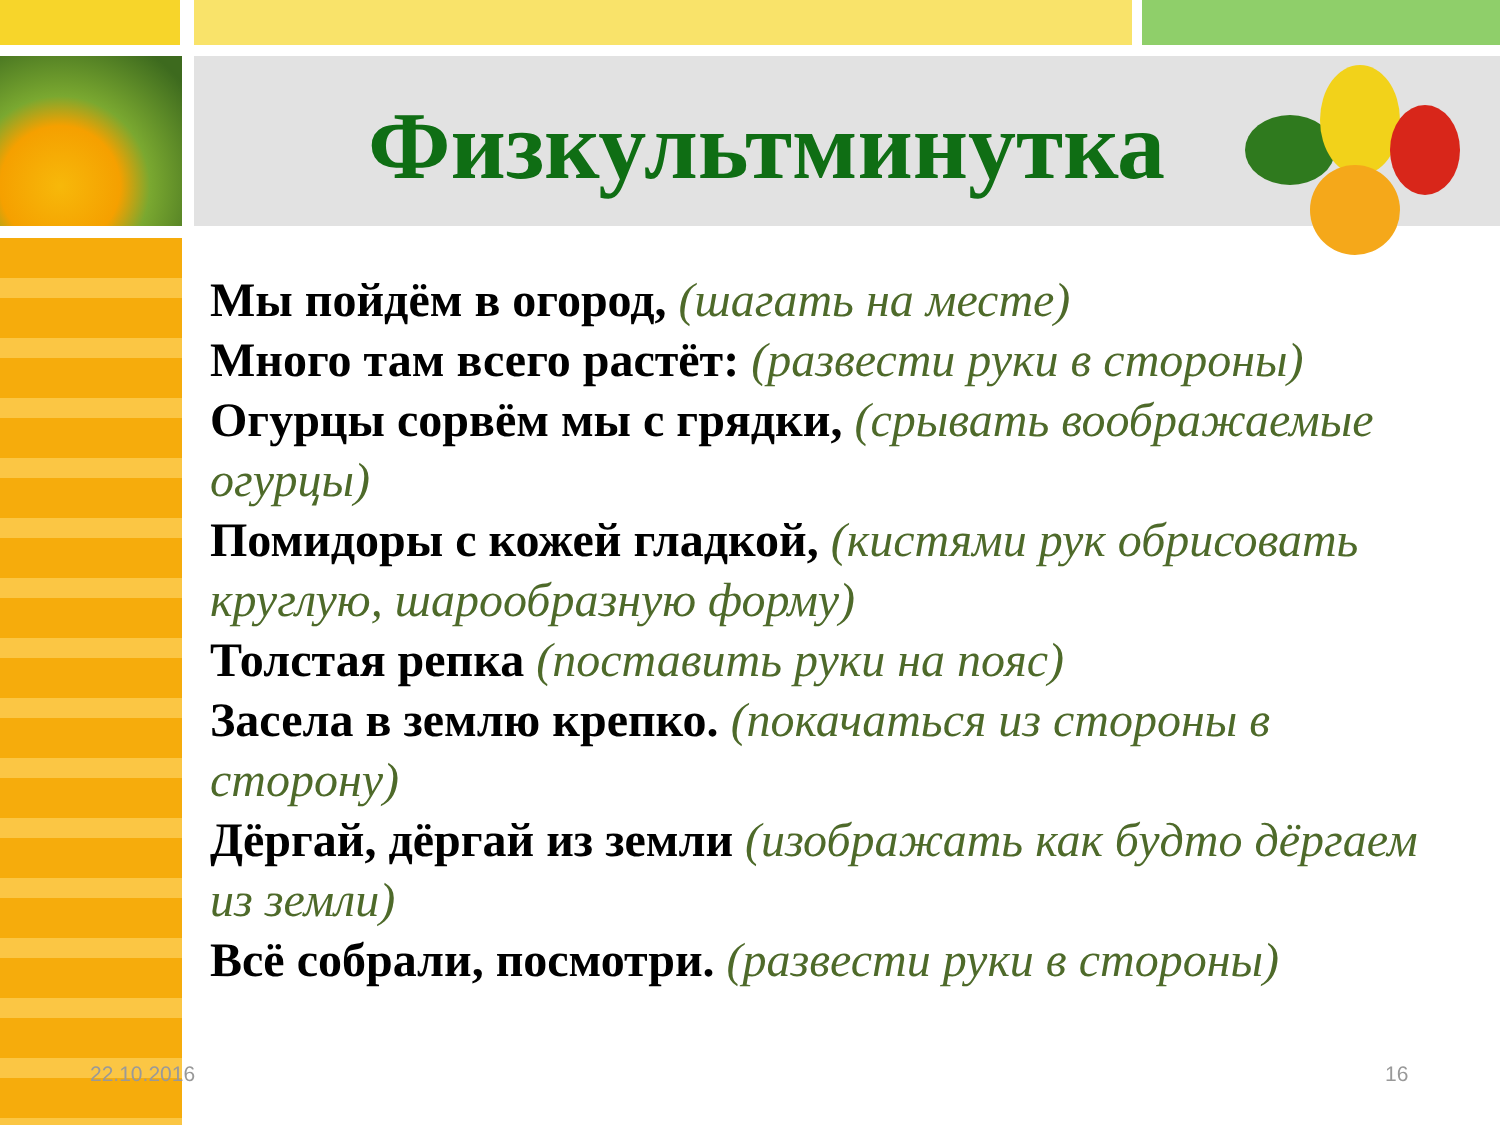Физкультминутка
Мы пойдём в огород, (шагать на месте)
Много там всего растёт: (развести руки в стороны)
Огурцы сорвём мы с грядки, (срывать воображаемые огурцы)
Помидоры с кожей гладкой, (кистями рук обрисовать круглую, шарообразную форму)
Толстая репка (поставить руки на пояс)
Засела в землю крепко. (покачаться из стороны в сторону)
Дёргай, дёргай из земли (изображать как будто дёргаем из земли)
Всё собрали, посмотри. (развести руки в стороны)
22.10.2016 16